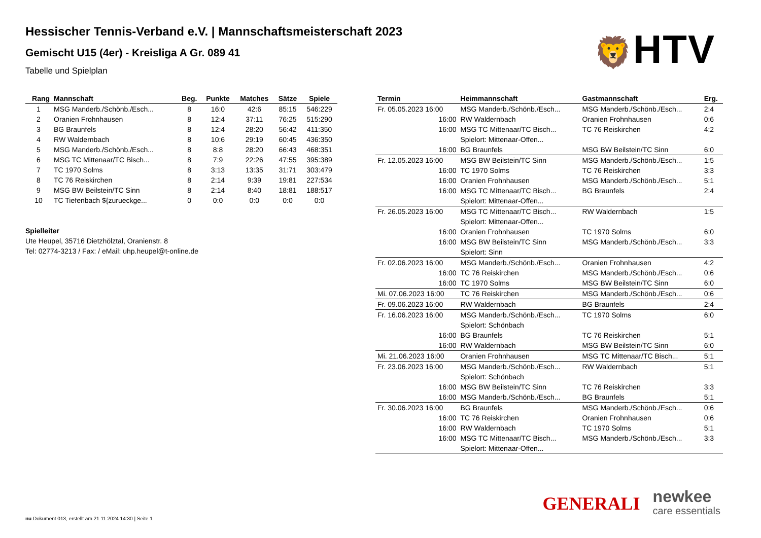Hessischer Tennis-Verband e.V. | Mannschaftsmeisterschaft 2023
Gemischt U15 (4er) - Kreisliga A Gr. 089 41
Tabelle und Spielplan
🦁HTV
| Rang | Mannschaft | Beg. | Punkte | Matches | Sätze | Spiele |
| --- | --- | --- | --- | --- | --- | --- |
| 1 | MSG Manderb./Schönb./Esch... | 8 | 16:0 | 42:6 | 85:15 | 546:229 |
| 2 | Oranien Frohnhausen | 8 | 12:4 | 37:11 | 76:25 | 515:290 |
| 3 | BG Braunfels | 8 | 12:4 | 28:20 | 56:42 | 411:350 |
| 4 | RW Waldernbach | 8 | 10:6 | 29:19 | 60:45 | 436:350 |
| 5 | MSG Manderb./Schönb./Esch... | 8 | 8:8 | 28:20 | 66:43 | 468:351 |
| 6 | MSG TC Mittenaar/TC Bisch... | 8 | 7:9 | 22:26 | 47:55 | 395:389 |
| 7 | TC 1970 Solms | 8 | 3:13 | 13:35 | 31:71 | 303:479 |
| 8 | TC 76 Reiskirchen | 8 | 2:14 | 9:39 | 19:81 | 227:534 |
| 9 | MSG BW Beilstein/TC Sinn | 8 | 2:14 | 8:40 | 18:81 | 188:517 |
| 10 | TC Tiefenbach ${zurueckge... | 0 | 0:0 | 0:0 | 0:0 | 0:0 |
Spielleiter
Ute Heupel, 35716 Dietzhölztal, Oranienstr. 8
Tel: 02774-3213 / Fax: / eMail: uhp.heupel@t-online.de
| Termin | Heimmannschaft | Gastmannschaft | Erg. |
| --- | --- | --- | --- |
| Fr. 05.05.2023 16:00 | MSG Manderb./Schönb./Esch... | MSG Manderb./Schönb./Esch... | 2:4 |
| 16:00 | RW Waldernbach | Oranien Frohnhausen | 0:6 |
| 16:00 | MSG TC Mittenaar/TC Bisch... | TC 76 Reiskirchen | 4:2 |
| | Spielort: Mittenaar-Offen... | | |
| 16:00 | BG Braunfels | MSG BW Beilstein/TC Sinn | 6:0 |
| Fr. 12.05.2023 16:00 | MSG BW Beilstein/TC Sinn | MSG Manderb./Schönb./Esch... | 1:5 |
| 16:00 | TC 1970 Solms | TC 76 Reiskirchen | 3:3 |
| 16:00 | Oranien Frohnhausen | MSG Manderb./Schönb./Esch... | 5:1 |
| 16:00 | MSG TC Mittenaar/TC Bisch... | BG Braunfels | 2:4 |
| | Spielort: Mittenaar-Offen... | | |
| Fr. 26.05.2023 16:00 | MSG TC Mittenaar/TC Bisch... | RW Waldernbach | 1:5 |
| | Spielort: Mittenaar-Offen... | | |
| 16:00 | Oranien Frohnhausen | TC 1970 Solms | 6:0 |
| 16:00 | MSG BW Beilstein/TC Sinn | MSG Manderb./Schönb./Esch... | 3:3 |
| | Spielort: Sinn | | |
| Fr. 02.06.2023 16:00 | MSG Manderb./Schönb./Esch... | Oranien Frohnhausen | 4:2 |
| 16:00 | TC 76 Reiskirchen | MSG Manderb./Schönb./Esch... | 0:6 |
| 16:00 | TC 1970 Solms | MSG BW Beilstein/TC Sinn | 6:0 |
| Mi. 07.06.2023 16:00 | TC 76 Reiskirchen | MSG Manderb./Schönb./Esch... | 0:6 |
| Fr. 09.06.2023 16:00 | RW Waldernbach | BG Braunfels | 2:4 |
| Fr. 16.06.2023 16:00 | MSG Manderb./Schönb./Esch... | TC 1970 Solms | 6:0 |
| | Spielort: Schönbach | | |
| 16:00 | BG Braunfels | TC 76 Reiskirchen | 5:1 |
| 16:00 | RW Waldernbach | MSG BW Beilstein/TC Sinn | 6:0 |
| Mi. 21.06.2023 16:00 | Oranien Frohnhausen | MSG TC Mittenaar/TC Bisch... | 5:1 |
| Fr. 23.06.2023 16:00 | MSG Manderb./Schönb./Esch... | RW Waldernbach | 5:1 |
| | Spielort: Schönbach | | |
| 16:00 | MSG BW Beilstein/TC Sinn | TC 76 Reiskirchen | 3:3 |
| 16:00 | MSG Manderb./Schönb./Esch... | BG Braunfels | 5:1 |
| Fr. 30.06.2023 16:00 | BG Braunfels | MSG Manderb./Schönb./Esch... | 0:6 |
| 16:00 | TC 76 Reiskirchen | Oranien Frohnhausen | 0:6 |
| 16:00 | RW Waldernbach | TC 1970 Solms | 5:1 |
| 16:00 | MSG TC Mittenaar/TC Bisch... | MSG Manderb./Schönb./Esch... | 3:3 |
| | Spielort: Mittenaar-Offen... | | |
GENERALI
newkee
care essentials
nu.Dokument 013, erstellt am 21.11.2024 14:30 | Seite 1